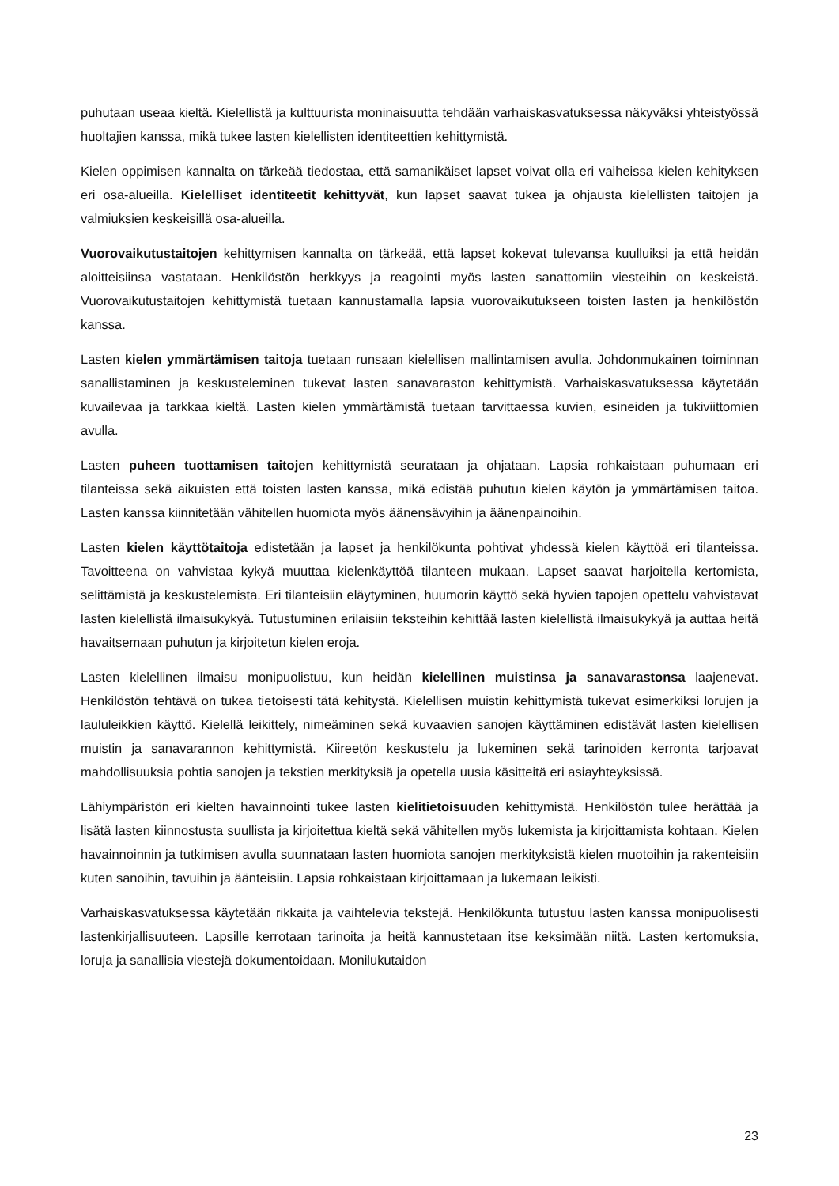puhutaan useaa kieltä. Kielellistä ja kulttuurista moninaisuutta tehdään varhaiskasvatuksessa näkyväksi yhteistyössä huoltajien kanssa, mikä tukee lasten kielellisten identiteettien kehittymistä.
Kielen oppimisen kannalta on tärkeää tiedostaa, että samanikäiset lapset voivat olla eri vaiheissa kielen kehityksen eri osa-alueilla. Kielelliset identiteetit kehittyvät, kun lapset saavat tukea ja ohjausta kielellisten taitojen ja valmiuksien keskeisillä osa-alueilla.
Vuorovaikutustaitojen kehittymisen kannalta on tärkeää, että lapset kokevat tulevansa kuulluiksi ja että heidän aloitteisiinsa vastataan. Henkilöstön herkkyys ja reagointi myös lasten sanattomiin viesteihin on keskeistä. Vuorovaikutustaitojen kehittymistä tuetaan kannustamalla lapsia vuorovaikutukseen toisten lasten ja henkilöstön kanssa.
Lasten kielen ymmärtämisen taitoja tuetaan runsaan kielellisen mallintamisen avulla. Johdonmukainen toiminnan sanallistaminen ja keskusteleminen tukevat lasten sanavaraston kehittymistä. Varhaiskasvatuksessa käytetään kuvailevaa ja tarkkaa kieltä. Lasten kielen ymmärtämistä tuetaan tarvittaessa kuvien, esineiden ja tukiviittomien avulla.
Lasten puheen tuottamisen taitojen kehittymistä seurataan ja ohjataan. Lapsia rohkaistaan puhumaan eri tilanteissa sekä aikuisten että toisten lasten kanssa, mikä edistää puhutun kielen käytön ja ymmärtämisen taitoa. Lasten kanssa kiinnitetään vähitellen huomiota myös äänensävyihin ja äänenpainoihin.
Lasten kielen käyttötaitoja edistetään ja lapset ja henkilökunta pohtivat yhdessä kielen käyttöä eri tilanteissa. Tavoitteena on vahvistaa kykyä muuttaa kielenkäyttöä tilanteen mukaan. Lapset saavat harjoitella kertomista, selittämistä ja keskustelemista. Eri tilanteisiin eläytyminen, huumorin käyttö sekä hyvien tapojen opettelu vahvistavat lasten kielellistä ilmaisukykyä. Tutustuminen erilaisiin teksteihin kehittää lasten kielellistä ilmaisukykyä ja auttaa heitä havaitsemaan puhutun ja kirjoitetun kielen eroja.
Lasten kielellinen ilmaisu monipuolistuu, kun heidän kielellinen muistinsa ja sanavarastonsa laajenevat. Henkilöstön tehtävä on tukea tietoisesti tätä kehitystä. Kielellisen muistin kehittymistä tukevat esimerkiksi lorujen ja laululeikkien käyttö. Kielellä leikittely, nimeäminen sekä kuvaavien sanojen käyttäminen edistävät lasten kielellisen muistin ja sanavarannon kehittymistä. Kiireetön keskustelu ja lukeminen sekä tarinoiden kerronta tarjoavat mahdollisuuksia pohtia sanojen ja tekstien merkityksiä ja opetella uusia käsitteitä eri asiayhteyksissä.
Lähiympäristön eri kielten havainnointi tukee lasten kielitietoisuuden kehittymistä. Henkilöstön tulee herättää ja lisätä lasten kiinnostusta suullista ja kirjoitettua kieltä sekä vähitellen myös lukemista ja kirjoittamista kohtaan. Kielen havainnoinnin ja tutkimisen avulla suunnataan lasten huomiota sanojen merkityksistä kielen muotoihin ja rakenteisiin kuten sanoihin, tavuihin ja äänteisiin. Lapsia rohkaistaan kirjoittamaan ja lukemaan leikisti.
Varhaiskasvatuksessa käytetään rikkaita ja vaihtelevia tekstejä. Henkilökunta tutustuu lasten kanssa monipuolisesti lastenkirjallisuuteen. Lapsille kerrotaan tarinoita ja heitä kannustetaan itse keksimään niitä. Lasten kertomuksia, loruja ja sanallisia viestejä dokumentoidaan. Monilukutaidon
23